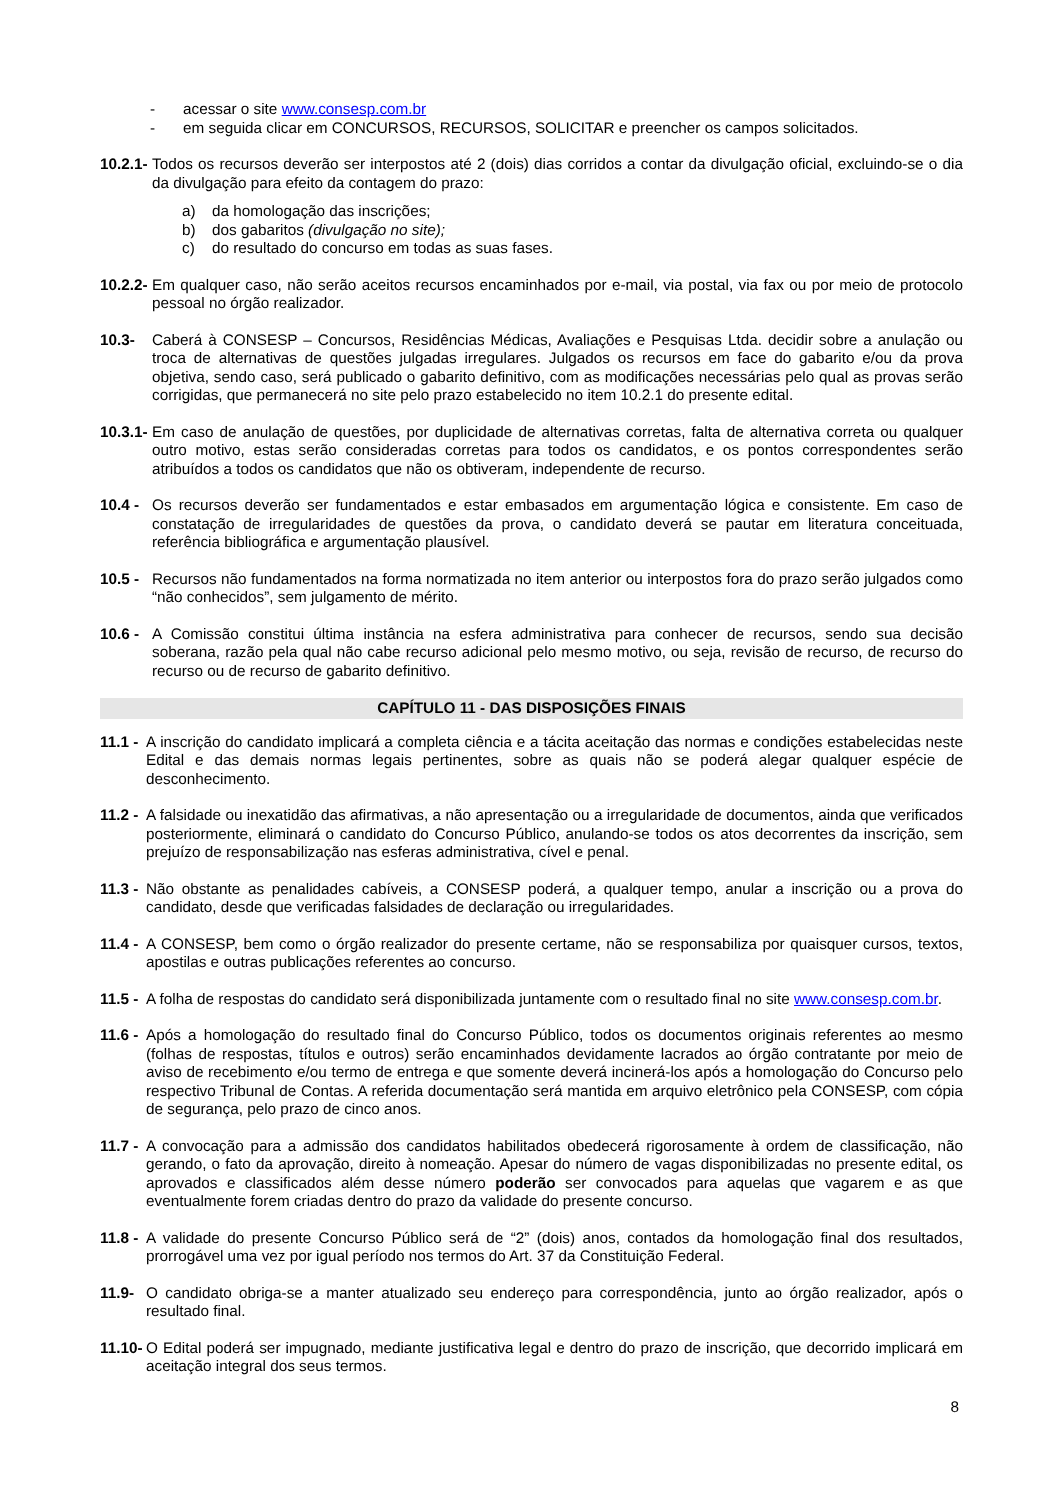- acessar o site www.consesp.com.br
- em seguida clicar em CONCURSOS, RECURSOS, SOLICITAR e preencher os campos solicitados.
10.2.1- Todos os recursos deverão ser interpostos até 2 (dois) dias corridos a contar da divulgação oficial, excluindo-se o dia da divulgação para efeito da contagem do prazo:
a) da homologação das inscrições;
b) dos gabaritos (divulgação no site);
c) do resultado do concurso em todas as suas fases.
10.2.2- Em qualquer caso, não serão aceitos recursos encaminhados por e-mail, via postal, via fax ou por meio de protocolo pessoal no órgão realizador.
10.3- Caberá à CONSESP – Concursos, Residências Médicas, Avaliações e Pesquisas Ltda. decidir sobre a anulação ou troca de alternativas de questões julgadas irregulares. Julgados os recursos em face do gabarito e/ou da prova objetiva, sendo caso, será publicado o gabarito definitivo, com as modificações necessárias pelo qual as provas serão corrigidas, que permanecerá no site pelo prazo estabelecido no item 10.2.1 do presente edital.
10.3.1- Em caso de anulação de questões, por duplicidade de alternativas corretas, falta de alternativa correta ou qualquer outro motivo, estas serão consideradas corretas para todos os candidatos, e os pontos correspondentes serão atribuídos a todos os candidatos que não os obtiveram, independente de recurso.
10.4 - Os recursos deverão ser fundamentados e estar embasados em argumentação lógica e consistente. Em caso de constatação de irregularidades de questões da prova, o candidato deverá se pautar em literatura conceituada, referência bibliográfica e argumentação plausível.
10.5 - Recursos não fundamentados na forma normatizada no item anterior ou interpostos fora do prazo serão julgados como “não conhecidos”, sem julgamento de mérito.
10.6 - A Comissão constitui última instância na esfera administrativa para conhecer de recursos, sendo sua decisão soberana, razão pela qual não cabe recurso adicional pelo mesmo motivo, ou seja, revisão de recurso, de recurso do recurso ou de recurso de gabarito definitivo.
CAPÍTULO 11 - DAS DISPOSIÇÕES FINAIS
11.1 - A inscrição do candidato implicará a completa ciência e a tácita aceitação das normas e condições estabelecidas neste Edital e das demais normas legais pertinentes, sobre as quais não se poderá alegar qualquer espécie de desconhecimento.
11.2 - A falsidade ou inexatidão das afirmativas, a não apresentação ou a irregularidade de documentos, ainda que verificados posteriormente, eliminará o candidato do Concurso Público, anulando-se todos os atos decorrentes da inscrição, sem prejuízo de responsabilização nas esferas administrativa, cível e penal.
11.3 - Não obstante as penalidades cabíveis, a CONSESP poderá, a qualquer tempo, anular a inscrição ou a prova do candidato, desde que verificadas falsidades de declaração ou irregularidades.
11.4 - A CONSESP, bem como o órgão realizador do presente certame, não se responsabiliza por quaisquer cursos, textos, apostilas e outras publicações referentes ao concurso.
11.5 - A folha de respostas do candidato será disponibilizada juntamente com o resultado final no site www.consesp.com.br.
11.6 - Após a homologação do resultado final do Concurso Público, todos os documentos originais referentes ao mesmo (folhas de respostas, títulos e outros) serão encaminhados devidamente lacrados ao órgão contratante por meio de aviso de recebimento e/ou termo de entrega e que somente deverá incinerá-los após a homologação do Concurso pelo respectivo Tribunal de Contas. A referida documentação será mantida em arquivo eletrônico pela CONSESP, com cópia de segurança, pelo prazo de cinco anos.
11.7 - A convocação para a admissão dos candidatos habilitados obedecerá rigorosamente à ordem de classificação, não gerando, o fato da aprovação, direito à nomeação. Apesar do número de vagas disponibilizadas no presente edital, os aprovados e classificados além desse número poderão ser convocados para aquelas que vagarem e as que eventualmente forem criadas dentro do prazo da validade do presente concurso.
11.8 - A validade do presente Concurso Público será de “2” (dois) anos, contados da homologação final dos resultados, prorrogável uma vez por igual período nos termos do Art. 37 da Constituição Federal.
11.9- O candidato obriga-se a manter atualizado seu endereço para correspondência, junto ao órgão realizador, após o resultado final.
11.10- O Edital poderá ser impugnado, mediante justificativa legal e dentro do prazo de inscrição, que decorrido implicará em aceitação integral dos seus termos.
8